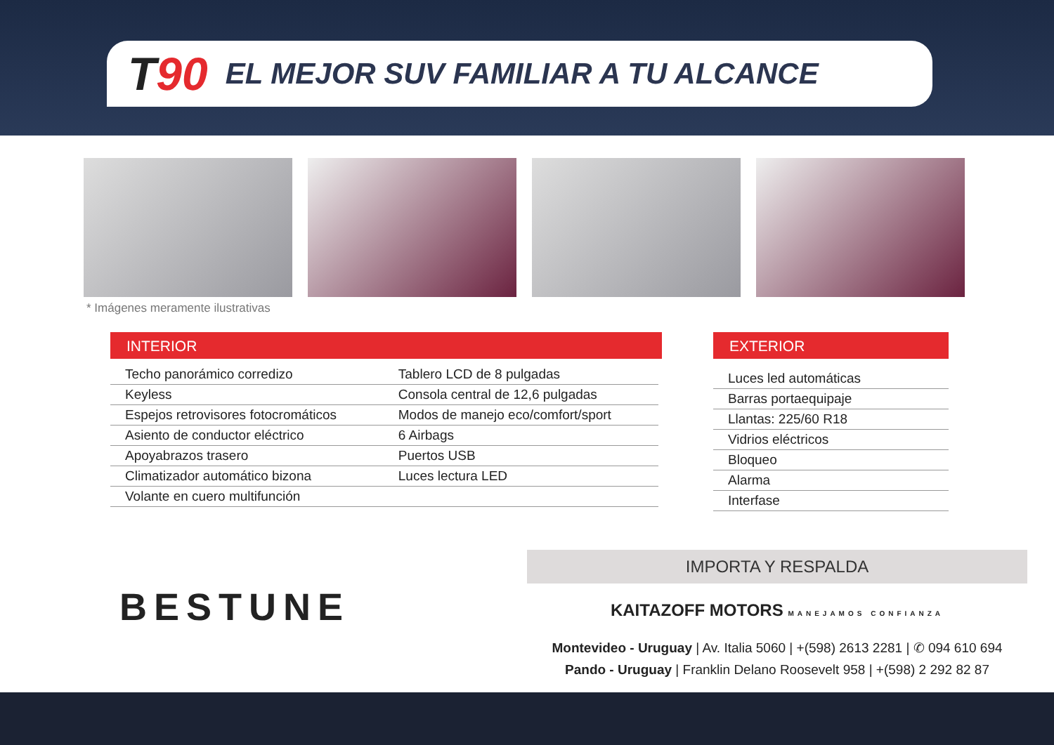T90
EL MEJOR SUV FAMILIAR A TU ALCANCE
* Imágenes meramente ilustrativas
INTERIOR
| Techo panorámico corredizo | Tablero LCD de 8 pulgadas |
| Keyless | Consola central de 12,6 pulgadas |
| Espejos retrovisores fotocromáticos | Modos de manejo eco/comfort/sport |
| Asiento de conductor eléctrico | 6 Airbags |
| Apoyabrazos trasero | Puertos USB |
| Climatizador automático bizona | Luces lectura LED |
| Volante en cuero multifunción | |
EXTERIOR
| Luces led automáticas |
| Barras portaequipaje |
| Llantas: 225/60 R18 |
| Vidrios eléctricos |
| Bloqueo |
| Alarma |
| Interfase |
BESTUNE
IMPORTA Y RESPALDA
KAITAZOFF MOTORS MANEJAMOS CONFIANZA
Montevideo - Uruguay | Av. Italia 5060 | +(598) 2613 2281 | ✆ 094 610 694
Pando - Uruguay | Franklin Delano Roosevelt 958 | +(598) 2 292 82 87